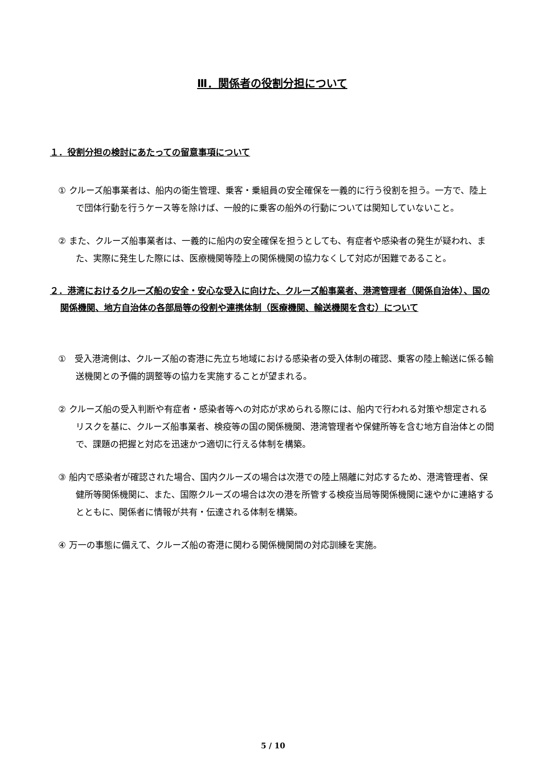Ⅲ．関係者の役割分担について
１．役割分担の検討にあたっての留意事項について
① クルーズ船事業者は、船内の衛生管理、乗客・乗組員の安全確保を一義的に行う役割を担う。一方で、陸上で団体行動を行うケース等を除けば、一般的に乗客の船外の行動については関知していないこと。
② また、クルーズ船事業者は、一義的に船内の安全確保を担うとしても、有症者や感染者の発生が疑われ、また、実際に発生した際には、医療機関等陸上の関係機関の協力なくして対応が困難であること。
２．港湾におけるクルーズ船の安全・安心な受入に向けた、クルーズ船事業者、港湾管理者（関係自治体）、国の関係機関、地方自治体の各部局等の役割や連携体制（医療機関、輸送機関を含む）について
①　受入港湾側は、クルーズ船の寄港に先立ち地域における感染者の受入体制の確認、乗客の陸上輸送に係る輸送機関との予備的調整等の協力を実施することが望まれる。
② クルーズ船の受入判断や有症者・感染者等への対応が求められる際には、船内で行われる対策や想定されるリスクを基に、クルーズ船事業者、検疫等の国の関係機関、港湾管理者や保健所等を含む地方自治体との間で、課題の把握と対応を迅速かつ適切に行える体制を構築。
③ 船内で感染者が確認された場合、国内クルーズの場合は次港での陸上隔離に対応するため、港湾管理者、保健所等関係機関に、また、国際クルーズの場合は次の港を所管する検疫当局等関係機関に速やかに連絡するとともに、関係者に情報が共有・伝達される体制を構築。
④ 万一の事態に備えて、クルーズ船の寄港に関わる関係機関間の対応訓練を実施。
5 / 10